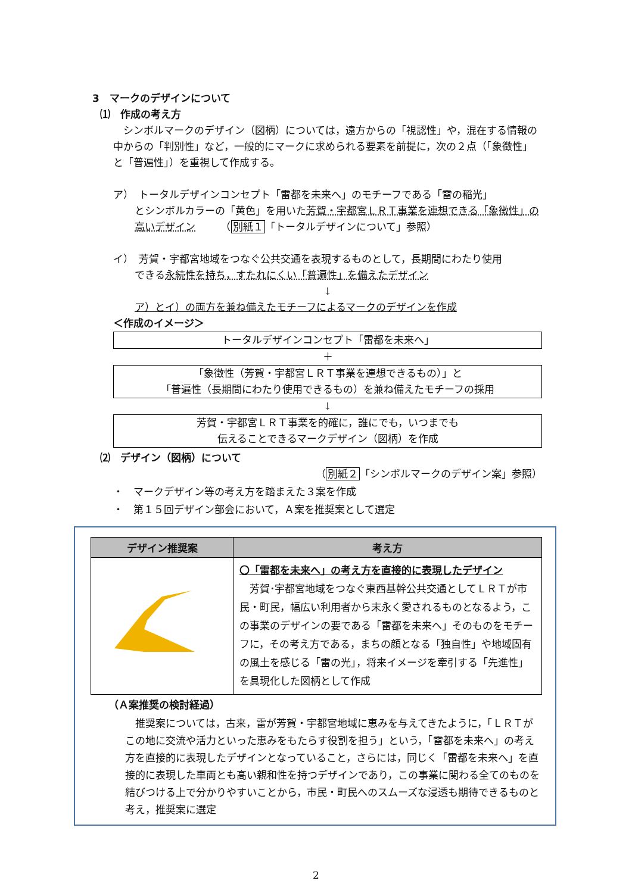3　マークのデザインについて
⑴　作成の考え方
　シンボルマークのデザイン（図柄）については，遠方からの「視認性」や，混在する情報の中からの「判別性」など，一般的にマークに求められる要素を前提に，次の２点（「象徴性」と「普遍性」）を重視して作成する。
ア）　トータルデザインコンセプト「雷都を未来へ」のモチーフである「雷の稲光」
とシンボルカラーの「黄色」を用いた芳賀・宇都宮ＬＲＴ事業を連想できる「象徴性」の高いデザイン　　　（別紙１「トータルデザインについて」参照）
イ）　芳賀・宇都宮地域をつなぐ公共交通を表現するものとして，長期間にわたり使用
できる永続性を持ち，すたれにくい「普遍性」を備えたデザイン
↓
ア）とイ）の両方を兼ね備えたモチーフによるマークのデザインを作成
＜作成のイメージ＞
トータルデザインコンセプト「雷都を未来へ」
＋
「象徴性（芳賀・宇都宮ＬＲＴ事業を連想できるもの）」と
「普遍性（長期間にわたり使用できるもの）を兼ね備えたモチーフの採用
↓
芳賀・宇都宮ＬＲＴ事業を的確に，誰にでも，いつまでも
伝えることできるマークデザイン（図柄）を作成
⑵　デザイン（図柄）について
（別紙２「シンボルマークのデザイン案」参照）
・　マークデザイン等の考え方を踏まえた３案を作成
・　第１５回デザイン部会において，Ａ案を推奨案として選定
| デザイン推奨案 | 考え方 |
| --- | --- |
| | 〇「雷都を未来へ」の考え方を直接的に表現したデザイン 芳賀･宇都宮地域をつなぐ東西基幹公共交通としてＬＲＴが市民・町民，幅広い利用者から末永く愛されるものとなるよう，この事業のデザインの要である「雷都を未来へ」そのものをモチーフに，その考え方である，まちの顔となる「独自性」や地域固有の風土を感じる「雷の光」，将来イメージを牽引する「先進性」を具現化した図柄として作成 |
（Ａ案推奨の検討経過）
　推奨案については，古来，雷が芳賀・宇都宮地域に恵みを与えてきたように，「ＬＲＴがこの地に交流や活力といった恵みをもたらす役割を担う」という，「雷都を未来へ」の考え方を直接的に表現したデザインとなっていること，さらには，同じく「雷都を未来へ」を直接的に表現した車両とも高い親和性を持つデザインであり，この事業に関わる全てのものを結びつける上で分かりやすいことから，市民・町民へのスムーズな浸透も期待できるものと考え，推奨案に選定
2